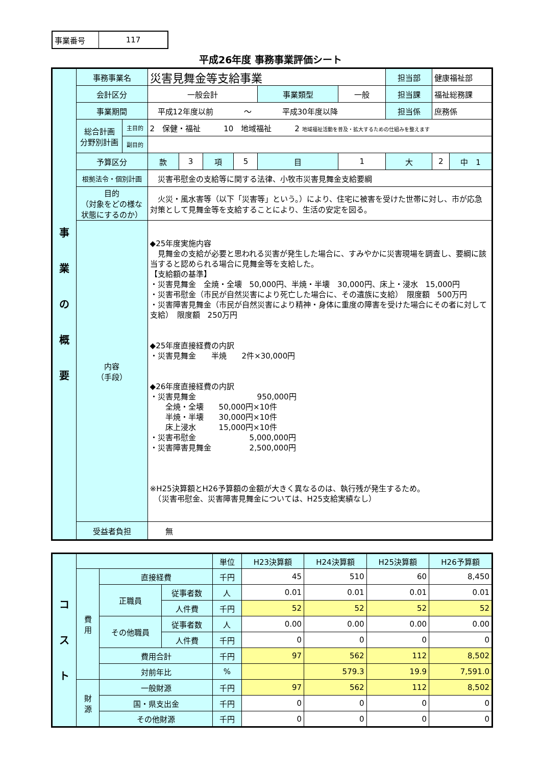| 事業番号 | 117 |
平成26年度 事務事業評価シート
| 事 業 の 概 要 | 事務事業名 | | 災害見舞金等支給事業 | | | | | | 担当部 | 健康福祉部 | |
| | 会計区分 | | 一般会計 | | | | 事業類型 | 一般 | 担当課 | 福祉総務課 | |
| | 事業期間 | | 平成12年度以前 〜 平成30年度以降 | | | | | | 担当係 | 庶務係 | |
| | 総合計画 分野別計画 | 主目的 | 2 保健・福祉 10 地域福祉 2 地域福祉活動を普及・拡大するための仕組みを整えます | | | | | | | | |
| | | 副目的 | | | | | | | | | |
| | 予算区分 | | 款 | 3 | 項 | 5 | 目 | 1 | 大 | 2 | 中 1 |
| | 根拠法令・個別計画 | | 災害弔慰金の支給等に関する法律、小牧市災害見舞金支給要綱 | | | | | | | | |
| | 目的 （対象をどの様な状態にするのか） | | 火災・風水害等（以下「災害等」という。）により、住宅に被害を受けた世帯に対し、市が応急対策として見舞金等を支給することにより、生活の安定を図る。 | | | | | | | | |
| | 内容 （手段） | | ◆25年度実施内容 見舞金の支給が必要と思われる災害が発生した場合に、すみやかに災害現場を調査し、要綱に該当すると認められる場合に見舞金等を支給した。 【支給額の基準】 ・災害見舞金 全焼・全壊 50,000円、半焼・半壊 30,000円、床上・浸水 15,000円 ・災害弔慰金（市民が自然災害により死亡した場合に、その遺族に支給） 限度額 500万円 ・災害障害見舞金（市民が自然災害により精神・身体に重度の障害を受けた場合にその者に対して支給） 限度額 250万円 ◆25年度直接経費の内訳 ・災害見舞金 半焼 2件×30,000円 ◆26年度直接経費の内訳 ・災害見舞金 950,000円 全焼・全壊 50,000円×10件 半焼・半壊 30,000円×10件 床上浸水 15,000円×10件 ・災害弔慰金 5,000,000円 ・災害障害見舞金 2,500,000円 ※H25決算額とH26予算額の金額が大きく異なるのは、執行残が発生するため。 （災害弔慰金、災害障害見舞金については、H25支給実績なし） | | | | | | | | |
| | 受益者負担 | | 無 | | | | | | | | |
| コ ス ト | | | | 単位 | H23決算額 | H24決算額 | H25決算額 | H26予算額 |
| | 費 用 | 直接経費 | | 千円 | 45 | 510 | 60 | 8,450 |
| | | 正職員 | 従事者数 | 人 | 0.01 | 0.01 | 0.01 | 0.01 |
| | | | 人件費 | 千円 | 52 | 52 | 52 | 52 |
| | | その他職員 | 従事者数 | 人 | 0.00 | 0.00 | 0.00 | 0.00 |
| | | | 人件費 | 千円 | 0 | 0 | 0 | 0 |
| | | 費用合計 | | 千円 | 97 | 562 | 112 | 8,502 |
| | | 対前年比 | | % | | 579.3 | 19.9 | 7,591.0 |
| | 財 源 | 一般財源 | | 千円 | 97 | 562 | 112 | 8,502 |
| | | 国・県支出金 | | 千円 | 0 | 0 | 0 | 0 |
| | | その他財源 | | 千円 | 0 | 0 | 0 | 0 |